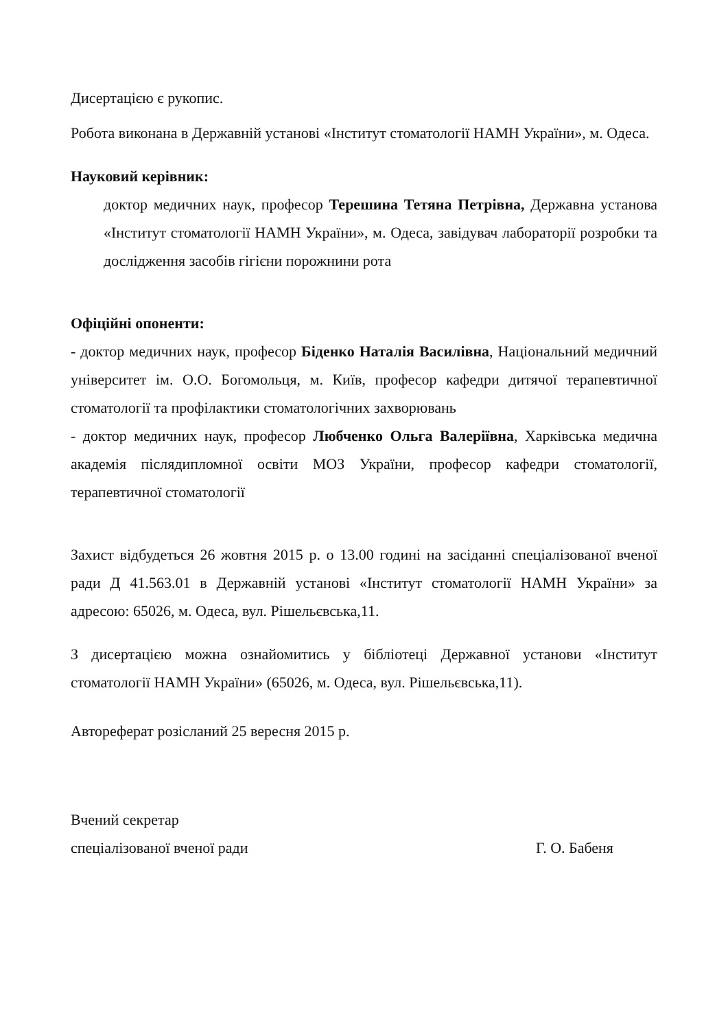Дисертацією є рукопис.
Робота виконана в Державній установі «Інститут стоматології НАМН України», м. Одеса.
Науковий керівник:
доктор медичних наук, професор Терешина Тетяна Петрівна, Державна установа «Інститут стоматології НАМН України», м. Одеса, завідувач лабораторії розробки та дослідження засобів гігієни порожнини рота
Офіційні опоненти:
- доктор медичних наук, професор Біденко Наталія Василівна, Національний медичний університет ім. О.О. Богомольця, м. Київ, професор кафедри дитячої терапевтичної стоматології та профілактики стоматологічних захворювань
- доктор медичних наук, професор Любченко Ольга Валеріївна, Харківська медична академія післядипломної освіти МОЗ України, професор кафедри стоматології, терапевтичної стоматології
Захист відбудеться 26 жовтня 2015 р. о 13.00 годині на засіданні спеціалізованої вченої ради Д 41.563.01 в Державній установі «Інститут стоматології НАМН України» за адресою: 65026, м. Одеса, вул. Рішельєвська,11.
З дисертацією можна ознайомитись у бібліотеці Державної установи «Інститут стоматології НАМН України» (65026, м. Одеса, вул. Рішельєвська,11).
Автореферат розісланий 25 вересня 2015 р.
Вчений секретар
спеціалізованої вченої ради Г. О. Бабеня